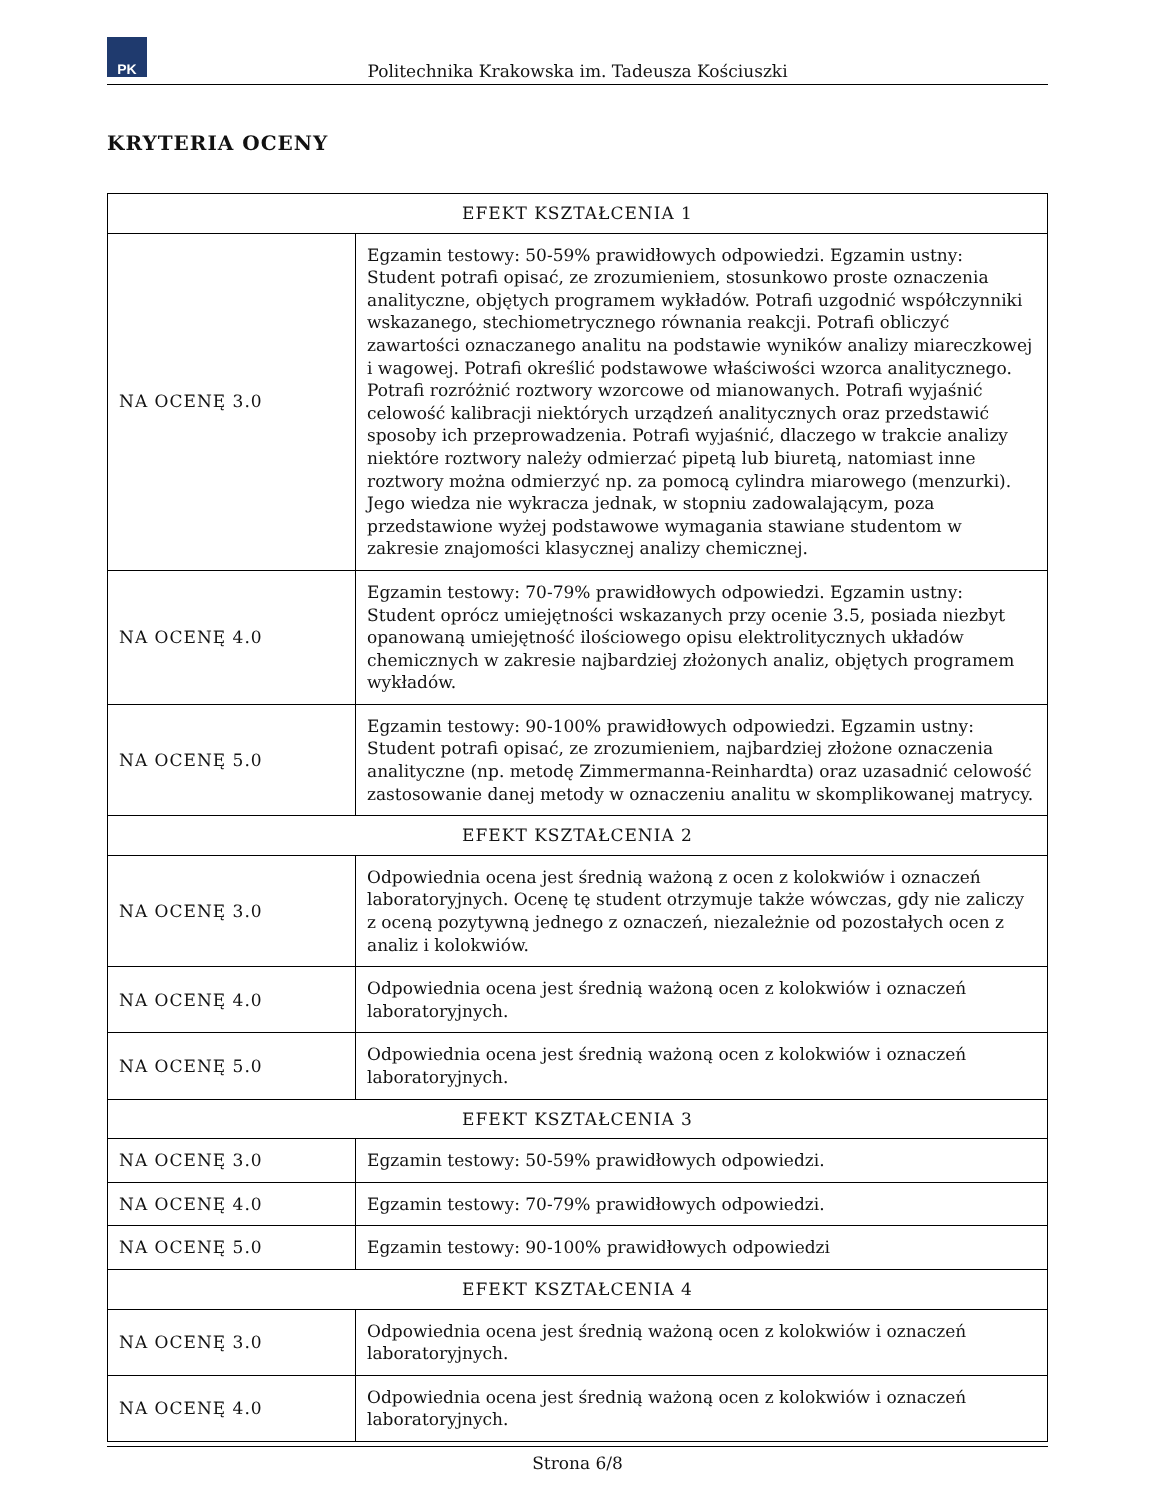PK
Politechnika Krakowska im. Tadeusza Kościuszki
KRYTERIA OCENY
| EFEKT KSZTAŁCENIA 1 | |
| --- | --- |
| NA OCENĘ 3.0 | Egzamin testowy: 50-59% prawidłowych odpowiedzi. Egzamin ustny: Student potrafi opisać, ze zrozumieniem, stosunkowo proste oznaczenia analityczne, objętych programem wykładów. Potrafi uzgodnić współczynniki wskazanego, stechiometrycznego równania reakcji. Potrafi obliczyć zawartości oznaczanego analitu na podstawie wyników analizy miareczkowej i wagowej. Potrafi określić podstawowe właściwości wzorca analitycznego. Potrafi rozróżnić roztwory wzorcowe od mianowanych. Potrafi wyjaśnić celowość kalibracji niektórych urządzeń analitycznych oraz przedstawić sposoby ich przeprowadzenia. Potrafi wyjaśnić, dlaczego w trakcie analizy niektóre roztwory należy odmierzać pipetą lub biuretą, natomiast inne roztwory można odmierzyć np. za pomocą cylindra miarowego (menzurki). Jego wiedza nie wykracza jednak, w stopniu zadowalającym, poza przedstawione wyżej podstawowe wymagania stawiane studentom w zakresie znajomości klasycznej analizy chemicznej. |
| NA OCENĘ 4.0 | Egzamin testowy: 70-79% prawidłowych odpowiedzi. Egzamin ustny: Student oprócz umiejętności wskazanych przy ocenie 3.5, posiada niezbyt opanowaną umiejętność ilościowego opisu elektrolitycznych układów chemicznych w zakresie najbardziej złożonych analiz, objętych programem wykładów. |
| NA OCENĘ 5.0 | Egzamin testowy: 90-100% prawidłowych odpowiedzi. Egzamin ustny: Student potrafi opisać, ze zrozumieniem, najbardziej złożone oznaczenia analityczne (np. metodę Zimmermanna-Reinhardta) oraz uzasadnić celowość zastosowanie danej metody w oznaczeniu analitu w skomplikowanej matrycy. |
| EFEKT KSZTAŁCENIA 2 | |
| NA OCENĘ 3.0 | Odpowiednia ocena jest średnią ważoną z ocen z kolokwiów i oznaczeń laboratoryjnych. Ocenę tę student otrzymuje także wówczas, gdy nie zaliczy z oceną pozytywną jednego z oznaczeń, niezależnie od pozostałych ocen z analiz i kolokwiów. |
| NA OCENĘ 4.0 | Odpowiednia ocena jest średnią ważoną ocen z kolokwiów i oznaczeń laboratoryjnych. |
| NA OCENĘ 5.0 | Odpowiednia ocena jest średnią ważoną ocen z kolokwiów i oznaczeń laboratoryjnych. |
| EFEKT KSZTAŁCENIA 3 | |
| NA OCENĘ 3.0 | Egzamin testowy: 50-59% prawidłowych odpowiedzi. |
| NA OCENĘ 4.0 | Egzamin testowy: 70-79% prawidłowych odpowiedzi. |
| NA OCENĘ 5.0 | Egzamin testowy: 90-100% prawidłowych odpowiedzi |
| EFEKT KSZTAŁCENIA 4 | |
| NA OCENĘ 3.0 | Odpowiednia ocena jest średnią ważoną ocen z kolokwiów i oznaczeń laboratoryjnych. |
| NA OCENĘ 4.0 | Odpowiednia ocena jest średnią ważoną ocen z kolokwiów i oznaczeń laboratoryjnych. |
Strona 6/8